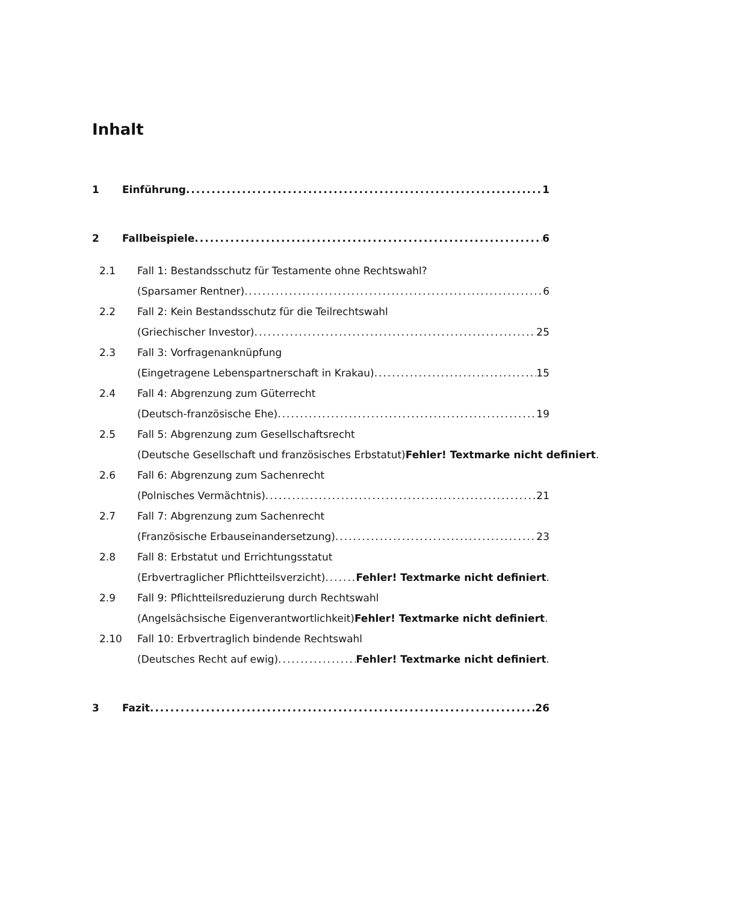Inhalt
1 Einführung 1
2 Fallbeispiele 6
2.1 Fall 1: Bestandsschutz für Testamente ohne Rechtswahl?
(Sparsamer Rentner) 6
2.2 Fall 2: Kein Bestandsschutz für die Teilrechtswahl
(Griechischer Investor) 25
2.3 Fall 3: Vorfragenanknüpfung
(Eingetragene Lebenspartnerschaft in Krakau) 15
2.4 Fall 4: Abgrenzung zum Güterrecht
(Deutsch-französische Ehe) 19
2.5 Fall 5: Abgrenzung zum Gesellschaftsrecht
(Deutsche Gesellschaft und französisches Erbstatut)Fehler! Textmarke nicht definiert.
2.6 Fall 6: Abgrenzung zum Sachenrecht
(Polnisches Vermächtnis) 21
2.7 Fall 7: Abgrenzung zum Sachenrecht
(Französische Erbauseinandersetzung) 23
2.8 Fall 8: Erbstatut und Errichtungsstatut
(Erbvertraglicher Pflichtteilsverzicht) Fehler! Textmarke nicht definiert.
2.9 Fall 9: Pflichtteilsreduzierung durch Rechtswahl
(Angelsächsische Eigenverantwortlichkeit)Fehler! Textmarke nicht definiert.
2.10 Fall 10: Erbvertraglich bindende Rechtswahl
(Deutsches Recht auf ewig) Fehler! Textmarke nicht definiert.
3 Fazit 26